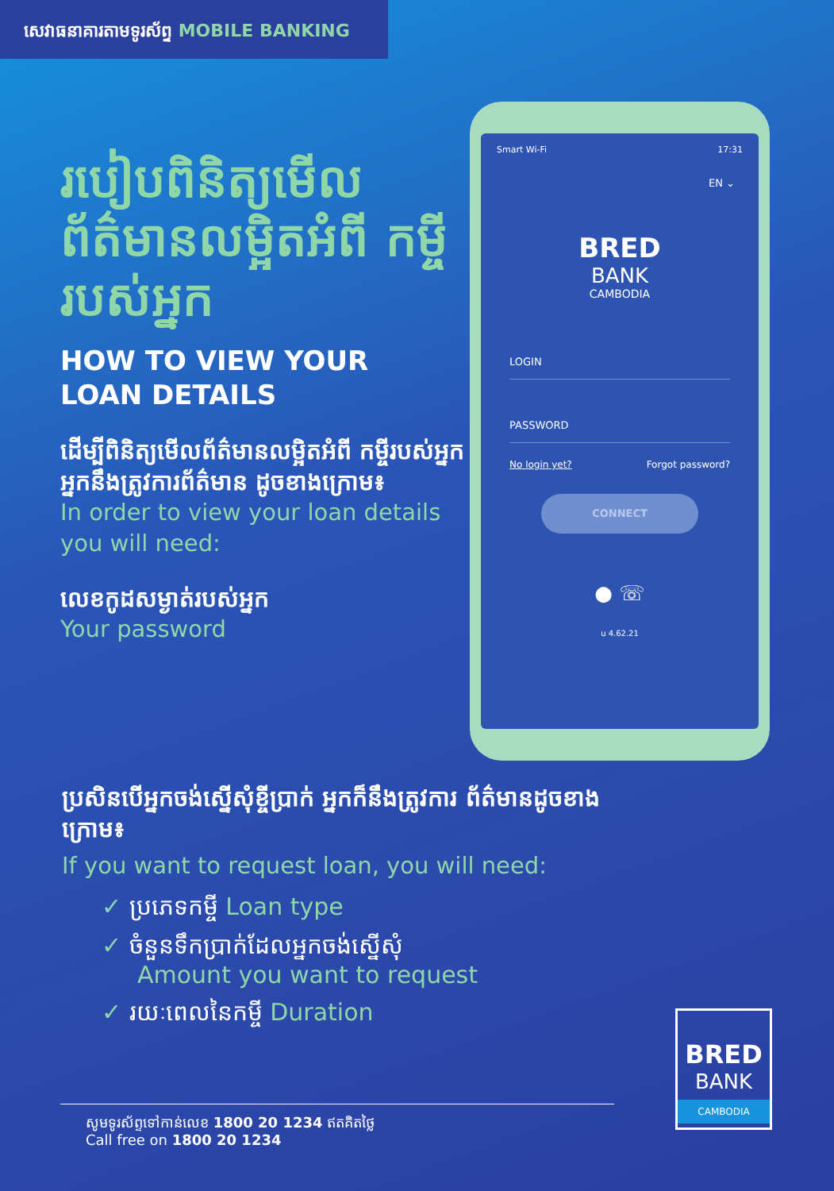សេវាធនាគារតាមទូរស័ព្ទ MOBILE BANKING
របៀបពិនិត្យមើល ព័ត៌មានលម្អិតអំពី កម្ចីរបស់អ្នក
HOW TO VIEW YOUR
LOAN DETAILS
ដើម្បីពិនិត្យមើលព័ត៌មានលម្អិតអំពី កម្ចីរបស់អ្នក អ្នកនឹងត្រូវការព័ត៌មាន ដូចខាងក្រោម៖
In order to view your loan details you will need:
លេខកូដសម្ងាត់របស់អ្នក
Your password
Smart Wi-Fi 17:31
EN ⌄
BRED
BANK
CAMBODIA
LOGIN
PASSWORD
No login yet? Forgot password?
CONNECT
● ☏
u 4.62.21
ប្រសិនបើអ្នកចង់ស្នើសុំខ្ចីប្រាក់ អ្នកក៏នឹងត្រូវការ ព័ត៌មានដូចខាងក្រោម៖
If you want to request loan, you will need:
✓ ប្រភេទកម្ចី Loan type
✓ ចំនួនទឹកប្រាក់ដែលអ្នកចង់ស្នើសុំ
Amount you want to request
✓ រយៈពេលនៃកម្ចី Duration
សូមទូរស័ព្ទទៅកាន់លេខ 1800 20 1234 ឥតគិតថ្លៃ
Call free on 1800 20 1234
BRED
BANK
CAMBODIA